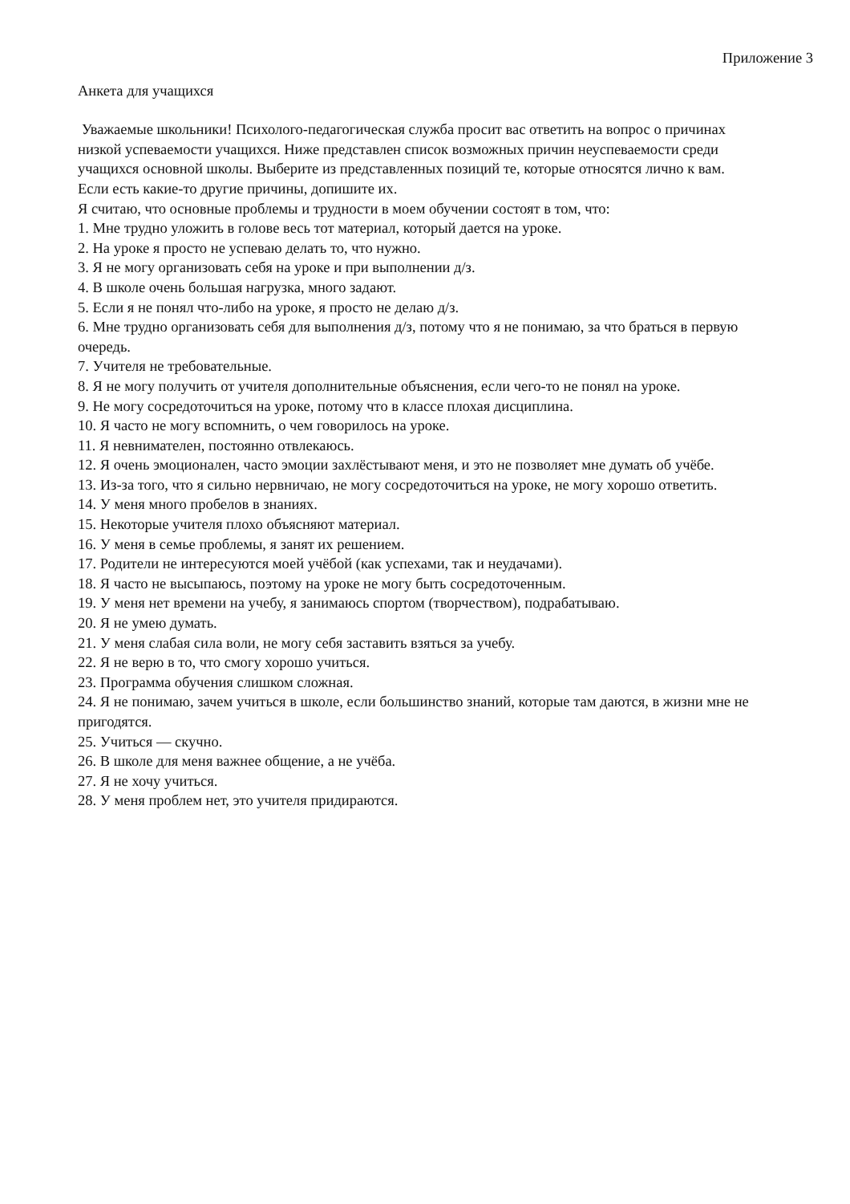Приложение 3
Анкета для учащихся
Уважаемые школьники! Психолого-педагогическая служба просит вас ответить на вопрос о причинах низкой успеваемости учащихся. Ниже представлен список возможных причин неуспеваемости среди учащихся основной школы. Выберите из представленных позиций те, которые относятся лично к вам. Если есть какие-то другие причины, допишите их.
Я считаю, что основные проблемы и трудности в моем обучении состоят в том, что:
1. Мне трудно уложить в голове весь тот материал, который дается на уроке.
2. На уроке я просто не успеваю делать то, что нужно.
3. Я не могу организовать себя на уроке и при выполнении д/з.
4. В школе очень большая нагрузка, много задают.
5. Если я не понял что-либо на уроке, я просто не делаю д/з.
6. Мне трудно организовать себя для выполнения д/з, потому что я не понимаю, за что браться в первую очередь.
7. Учителя не требовательные.
8. Я не могу получить от учителя дополнительные объяснения, если чего-то не понял на уроке.
9. Не могу сосредоточиться на уроке, потому что в классе плохая дисциплина.
10. Я часто не могу вспомнить, о чем говорилось на уроке.
11. Я невнимателен, постоянно отвлекаюсь.
12. Я очень эмоционален, часто эмоции захлёстывают меня, и это не позволяет мне думать об учёбе.
13. Из-за того, что я сильно нервничаю, не могу сосредоточиться на уроке, не могу хорошо ответить.
14. У меня много пробелов в знаниях.
15. Некоторые учителя плохо объясняют материал.
16. У меня в семье проблемы, я занят их решением.
17. Родители не интересуются моей учёбой (как успехами, так и неудачами).
18. Я часто не высыпаюсь, поэтому на уроке не могу быть сосредоточенным.
19. У меня нет времени на учебу, я занимаюсь спортом (творчеством), подрабатываю.
20. Я не умею думать.
21. У меня слабая сила воли, не могу себя заставить взяться за учебу.
22. Я не верю в то, что смогу хорошо учиться.
23. Программа обучения слишком сложная.
24. Я не понимаю, зачем учиться в школе, если большинство знаний, которые там даются, в жизни мне не пригодятся.
25. Учиться — скучно.
26. В школе для меня важнее общение, а не учёба.
27. Я не хочу учиться.
28. У меня проблем нет, это учителя придираются.